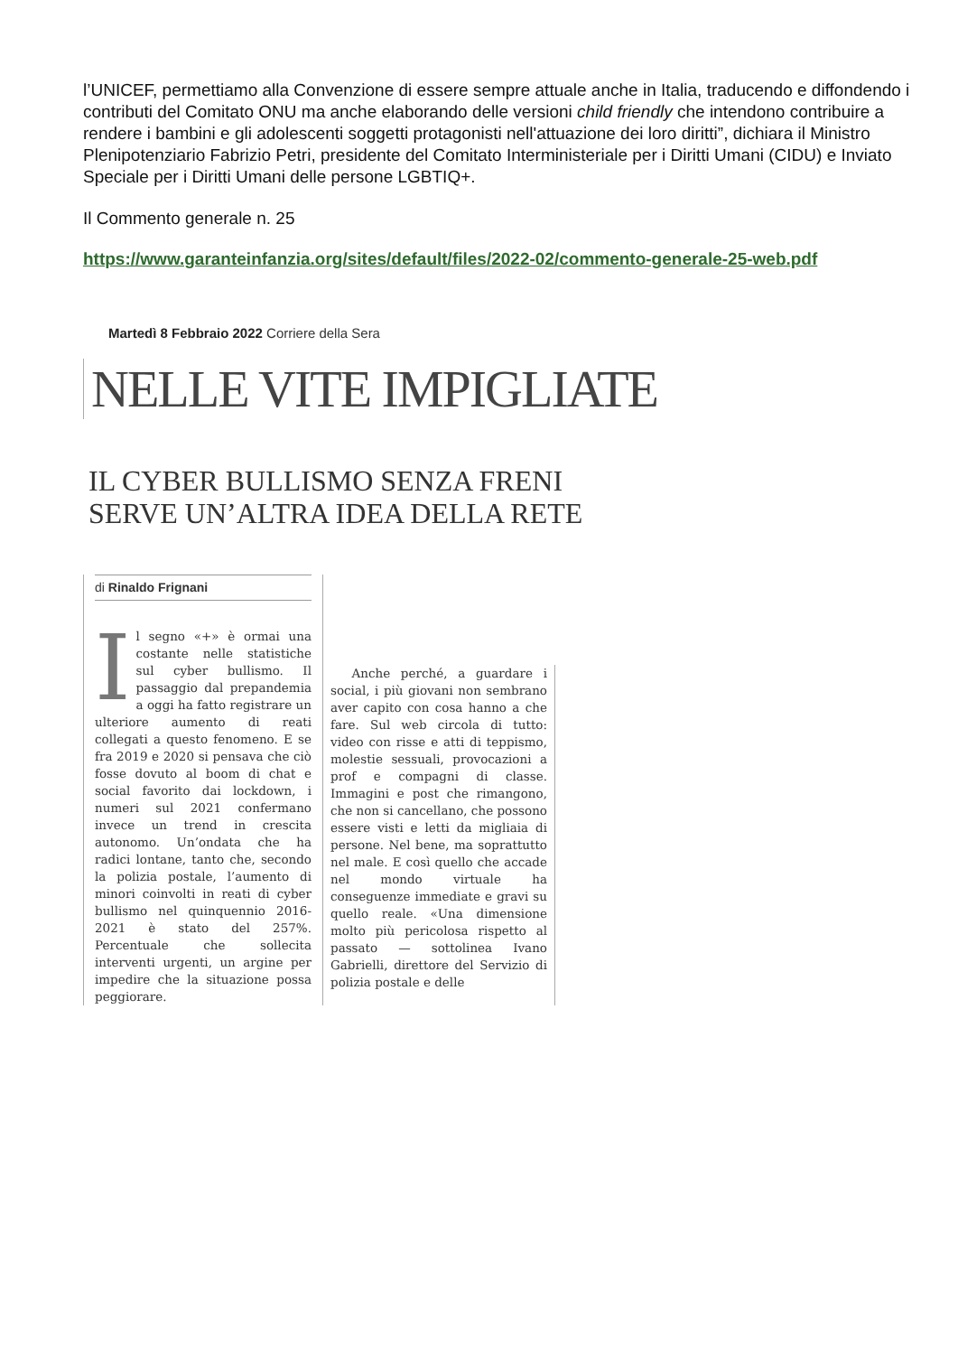l’UNICEF, permettiamo alla Convenzione di essere sempre attuale anche in Italia, traducendo e diffondendo i contributi del Comitato ONU ma anche elaborando delle versioni child friendly che intendono contribuire a rendere i bambini e gli adolescenti soggetti protagonisti nell'attuazione dei loro diritti”, dichiara il Ministro Plenipotenziario Fabrizio Petri, presidente del Comitato Interministeriale per i Diritti Umani (CIDU) e Inviato Speciale per i Diritti Umani delle persone LGBTIQ+.
Il Commento generale n. 25
https://www.garanteinfanzia.org/sites/default/files/2022-02/commento-generale-25-web.pdf
Martedì 8 Febbraio 2022 Corriere della Sera
NELLE VITE IMPIGLIATE
IL CYBER BULLISMO SENZA FRENI
SERVE UN’ALTRA IDEA DELLA RETE
di Rinaldo Frignani
Il segno «+» è ormai una costante nelle statistiche sul cyber bullismo. Il passaggio dal prepandemia a oggi ha fatto registrare un ulteriore aumento di reati collegati a questo fenomeno. E se fra 2019 e 2020 si pensava che ciò fosse dovuto al boom di chat e social favorito dai lockdown, i numeri sul 2021 confermano invece un trend in crescita autonomo. Un’ondata che ha radici lontane, tanto che, secondo la polizia postale, l’aumento di minori coinvolti in reati di cyber bullismo nel quinquennio 2016-2021 è stato del 257%. Percentuale che sollecita interventi urgenti, un argine per impedire che la situazione possa peggiorare.
Anche perché, a guardare i social, i più giovani non sembrano aver capito con cosa hanno a che fare. Sul web circola di tutto: video con risse e atti di teppismo, molestie sessuali, provocazioni a prof e compagni di classe. Immagini e post che rimangono, che non si cancellano, che possono essere visti e letti da migliaia di persone. Nel bene, ma soprattutto nel male. E così quello che accade nel mondo virtuale ha conseguenze immediate e gravi su quello reale. «Una dimensione molto più pericolosa rispetto al passato — sottolinea Ivano Gabrielli, direttore del Servizio di polizia postale e delle